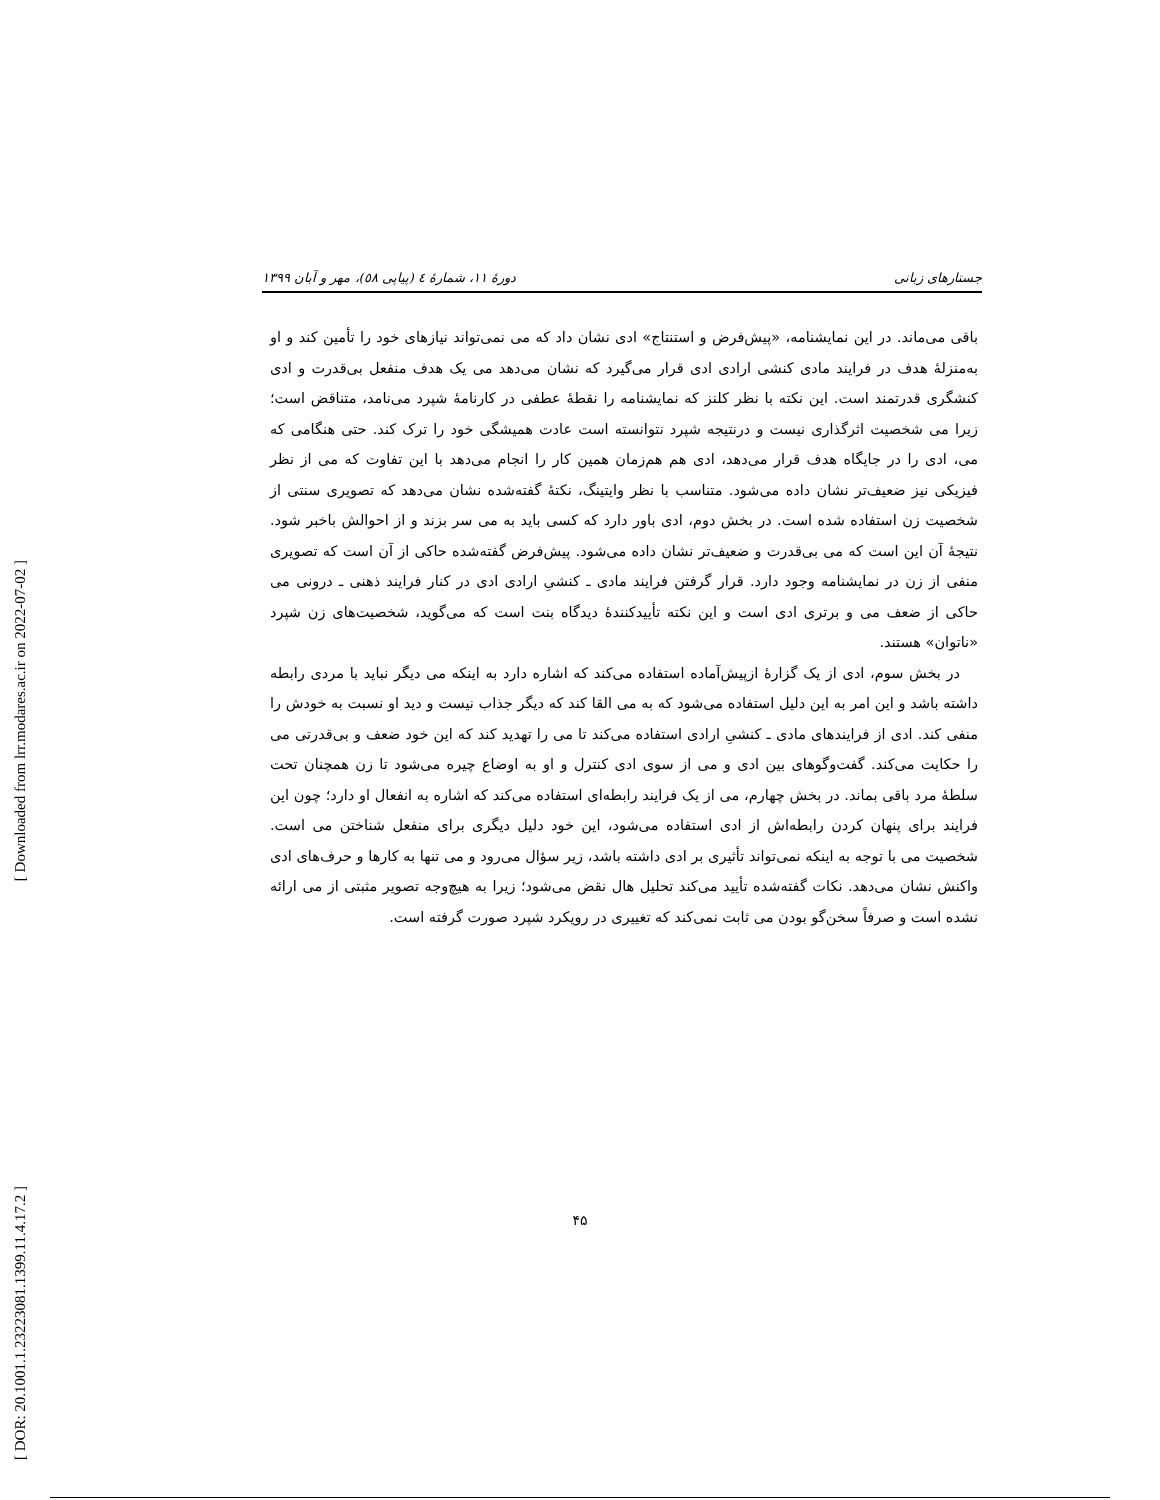[ Downloaded from lrr.modares.ac.ir on 2022-07-02 ]
[ DOR: 20.1001.1.23223081.1399.11.4.17.2 ]
جستارهای زبانی دورهٔ ۱۱، شمارهٔ ٤ (پیاپی ٥٨)، مهر و آبان ۱۳۹۹
باقی می‌ماند. در این نمایشنامه، «پیش‌فرض و استنتاج» ادی نشان داد که می نمی‌تواند نیازهای خود را تأمین کند و او به‌منزلهٔ هدف در فرایند مادی کنشی ارادی ادی قرار می‌گیرد که نشان می‌دهد می یک هدف منفعل بی‌قدرت و ادی کنشگری قدرتمند است. این نکته با نظر کلنز که نمایشنامه را نقطهٔ عطفی در کارنامهٔ شپرد می‌نامد، متناقض است؛ زیرا می شخصیت اثرگذاری نیست و درنتیجه شپرد نتوانسته است عادت همیشگی خود را ترک کند. حتی هنگامی که می، ادی را در جایگاه هدف قرار می‌دهد، ادی هم هم‌زمان همین کار را انجام می‌دهد با این تفاوت که می از نظر فیزیکی نیز ضعیف‌تر نشان داده می‌شود. متناسب با نظر وایتینگ، نکتهٔ گفته‌شده نشان می‌دهد که تصویری سنتی از شخصیت زن استفاده شده است. در بخش دوم، ادی باور دارد که کسی باید به می سر بزند و از احوالش باخبر شود. نتیجهٔ آن این است که می بی‌قدرت و ضعیف‌تر نشان داده می‌شود. پیش‌فرض گفته‌شده حاکی از آن است که تصویری منفی از زن در نمایشنامه وجود دارد. قرار گرفتن فرایند مادی ـ کنشیِ ارادی ادی در کنار فرایند ذهنی ـ درونی می حاکی از ضعف می و برتری ادی است و این نکته تأییدکنندهٔ دیدگاه بنت است که می‌گوید، شخصیت‌های زن شپرد «ناتوان» هستند.
در بخش سوم، ادی از یک گزارهٔ ازپیش‌آماده استفاده می‌کند که اشاره دارد به اینکه می دیگر نباید با مردی رابطه داشته باشد و این امر به این دلیل استفاده می‌شود که به می القا کند که دیگر جذاب نیست و دید او نسبت به خودش را منفی کند. ادی از فرایندهای مادی ـ کنشیِ ارادی استفاده می‌کند تا می را تهدید کند که این خود ضعف و بی‌قدرتی می را حکایت می‌کند. گفت‌وگوهای بین ادی و می از سوی ادی کنترل و او به اوضاع چیره می‌شود تا زن همچنان تحت سلطهٔ مرد باقی بماند. در بخش چهارم، می از یک فرایند رابطه‌ای استفاده می‌کند که اشاره به انفعال او دارد؛ چون این فرایند برای پنهان کردن رابطه‌اش از ادی استفاده می‌شود، این خود دلیل دیگری برای منفعل شناختن می است. شخصیت می با توجه به اینکه نمی‌تواند تأثیری بر ادی داشته باشد، زیر سؤال می‌رود و می تنها به کارها و حرف‌های ادی واکنش نشان می‌دهد. نکات گفته‌شده تأیید می‌کند تحلیل هال نقض می‌شود؛ زیرا به هیچ‌وجه تصویر مثبتی از می ارائه نشده است و صرفاً سخن‌گو بودن می ثابت نمی‌کند که تغییری در رویکرد شپرد صورت گرفته است.
۴۵